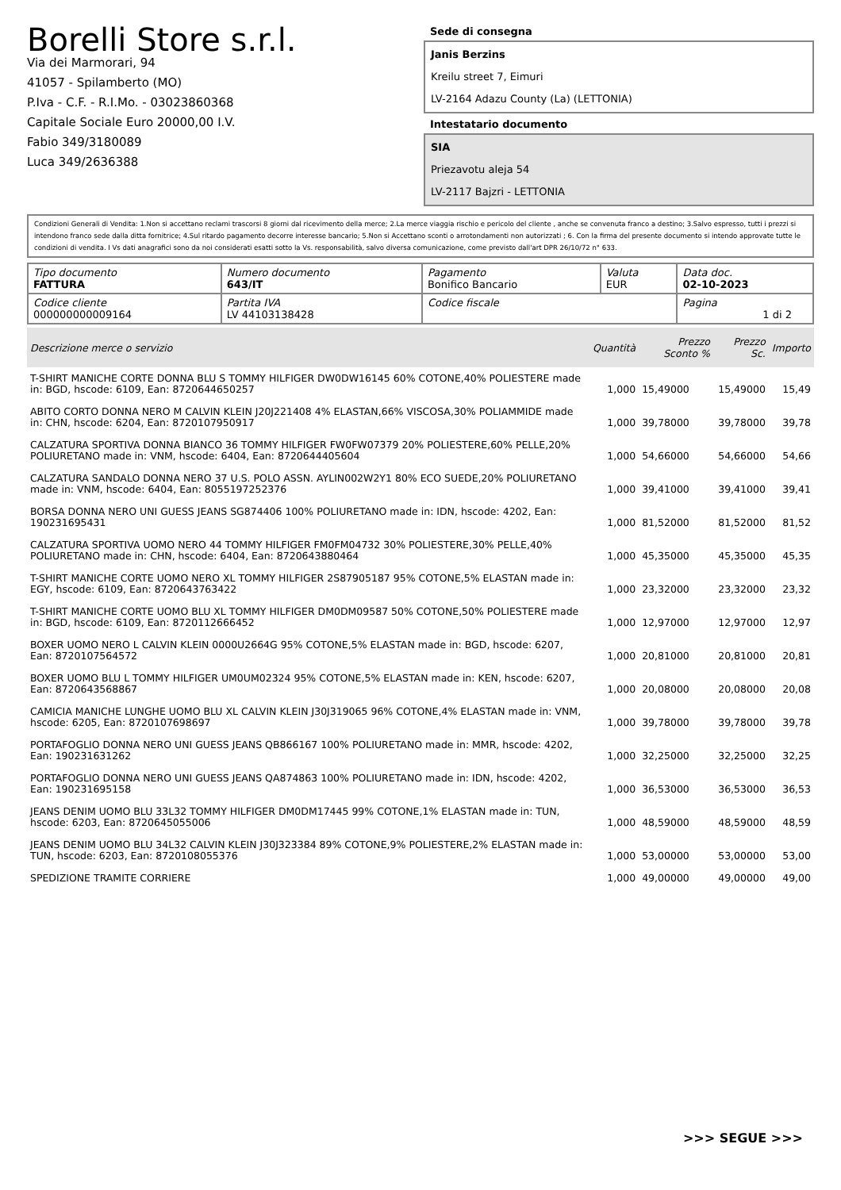Borelli Store s.r.l.
Via dei Marmorari, 94
41057 - Spilamberto (MO)
P.Iva - C.F. - R.I.Mo. - 03023860368
Capitale Sociale Euro 20000,00 I.V.
Fabio 349/3180089
Luca 349/2636388
Sede di consegna
Janis Berzins
Kreilu street 7, Eimuri
LV-2164 Adazu County (La) (LETTONIA)
Intestatario documento
SIA
Priezavotu aleja 54
LV-2117 Bajzri - LETTONIA
Condizioni Generali di Vendita: 1.Non si accettano reclami trascorsi 8 giorni dal ricevimento della merce; 2.La merce viaggia rischio e pericolo del cliente , anche se convenuta franco a destino; 3.Salvo espresso, tutti i prezzi si intendono franco sede dalla ditta fornitrice; 4.Sul ritardo pagamento decorre interesse bancario; 5.Non si Accettano sconti o arrotondamenti non autorizzati ; 6. Con la firma del presente documento si intendo approvate tutte le condizioni di vendita. I Vs dati anagrafici sono da noi considerati esatti sotto la Vs. responsabilità, salvo diversa comunicazione, come previsto dall'art DPR 26/10/72 n° 633.
| Tipo documento FATTURA | Numero documento 643/IT | Pagamento Bonifico Bancario | Valuta EUR | Data doc. 02-10-2023 |
| Codice cliente 000000000009164 | Partita IVA LV 44103138428 | Codice fiscale | | Pagina 1 di 2 |
| Descrizione merce o servizio | Quantità | Prezzo Sconto % | Prezzo Sc. | Importo |
| --- | --- | --- | --- | --- |
| T-SHIRT MANICHE CORTE DONNA BLU S TOMMY HILFIGER DW0DW16145 60% COTONE,40% POLIESTERE made in: BGD, hscode: 6109, Ean: 8720644650257 | 1,000 | 15,49000 | 15,49000 | 15,49 |
| ABITO CORTO DONNA NERO M CALVIN KLEIN J20J221408 4% ELASTAN,66% VISCOSA,30% POLIAMMIDE made in: CHN, hscode: 6204, Ean: 8720107950917 | 1,000 | 39,78000 | 39,78000 | 39,78 |
| CALZATURA SPORTIVA DONNA BIANCO 36 TOMMY HILFIGER FW0FW07379 20% POLIESTERE,60% PELLE,20% POLIURETANO made in: VNM, hscode: 6404, Ean: 8720644405604 | 1,000 | 54,66000 | 54,66000 | 54,66 |
| CALZATURA SANDALO DONNA NERO 37 U.S. POLO ASSN. AYLIN002W2Y1 80% ECO SUEDE,20% POLIURETANO made in: VNM, hscode: 6404, Ean: 8055197252376 | 1,000 | 39,41000 | 39,41000 | 39,41 |
| BORSA DONNA NERO UNI GUESS JEANS SG874406 100% POLIURETANO made in: IDN, hscode: 4202, Ean: 190231695431 | 1,000 | 81,52000 | 81,52000 | 81,52 |
| CALZATURA SPORTIVA UOMO NERO 44 TOMMY HILFIGER FM0FM04732 30% POLIESTERE,30% PELLE,40% POLIURETANO made in: CHN, hscode: 6404, Ean: 8720643880464 | 1,000 | 45,35000 | 45,35000 | 45,35 |
| T-SHIRT MANICHE CORTE UOMO NERO XL TOMMY HILFIGER 2S87905187 95% COTONE,5% ELASTAN made in: EGY, hscode: 6109, Ean: 8720643763422 | 1,000 | 23,32000 | 23,32000 | 23,32 |
| T-SHIRT MANICHE CORTE UOMO BLU XL TOMMY HILFIGER DM0DM09587 50% COTONE,50% POLIESTERE made in: BGD, hscode: 6109, Ean: 8720112666452 | 1,000 | 12,97000 | 12,97000 | 12,97 |
| BOXER UOMO NERO L CALVIN KLEIN 0000U2664G 95% COTONE,5% ELASTAN made in: BGD, hscode: 6207, Ean: 8720107564572 | 1,000 | 20,81000 | 20,81000 | 20,81 |
| BOXER UOMO BLU L TOMMY HILFIGER UM0UM02324 95% COTONE,5% ELASTAN made in: KEN, hscode: 6207, Ean: 8720643568867 | 1,000 | 20,08000 | 20,08000 | 20,08 |
| CAMICIA MANICHE LUNGHE UOMO BLU XL CALVIN KLEIN J30J319065 96% COTONE,4% ELASTAN made in: VNM, hscode: 6205, Ean: 8720107698697 | 1,000 | 39,78000 | 39,78000 | 39,78 |
| PORTAFOGLIO DONNA NERO UNI GUESS JEANS QB866167 100% POLIURETANO made in: MMR, hscode: 4202, Ean: 190231631262 | 1,000 | 32,25000 | 32,25000 | 32,25 |
| PORTAFOGLIO DONNA NERO UNI GUESS JEANS QA874863 100% POLIURETANO made in: IDN, hscode: 4202, Ean: 190231695158 | 1,000 | 36,53000 | 36,53000 | 36,53 |
| JEANS DENIM UOMO BLU 33L32 TOMMY HILFIGER DM0DM17445 99% COTONE,1% ELASTAN made in: TUN, hscode: 6203, Ean: 8720645055006 | 1,000 | 48,59000 | 48,59000 | 48,59 |
| JEANS DENIM UOMO BLU 34L32 CALVIN KLEIN J30J323384 89% COTONE,9% POLIESTERE,2% ELASTAN made in: TUN, hscode: 6203, Ean: 8720108055376 | 1,000 | 53,00000 | 53,00000 | 53,00 |
| SPEDIZIONE TRAMITE CORRIERE | 1,000 | 49,00000 | 49,00000 | 49,00 |
>>> SEGUE >>>